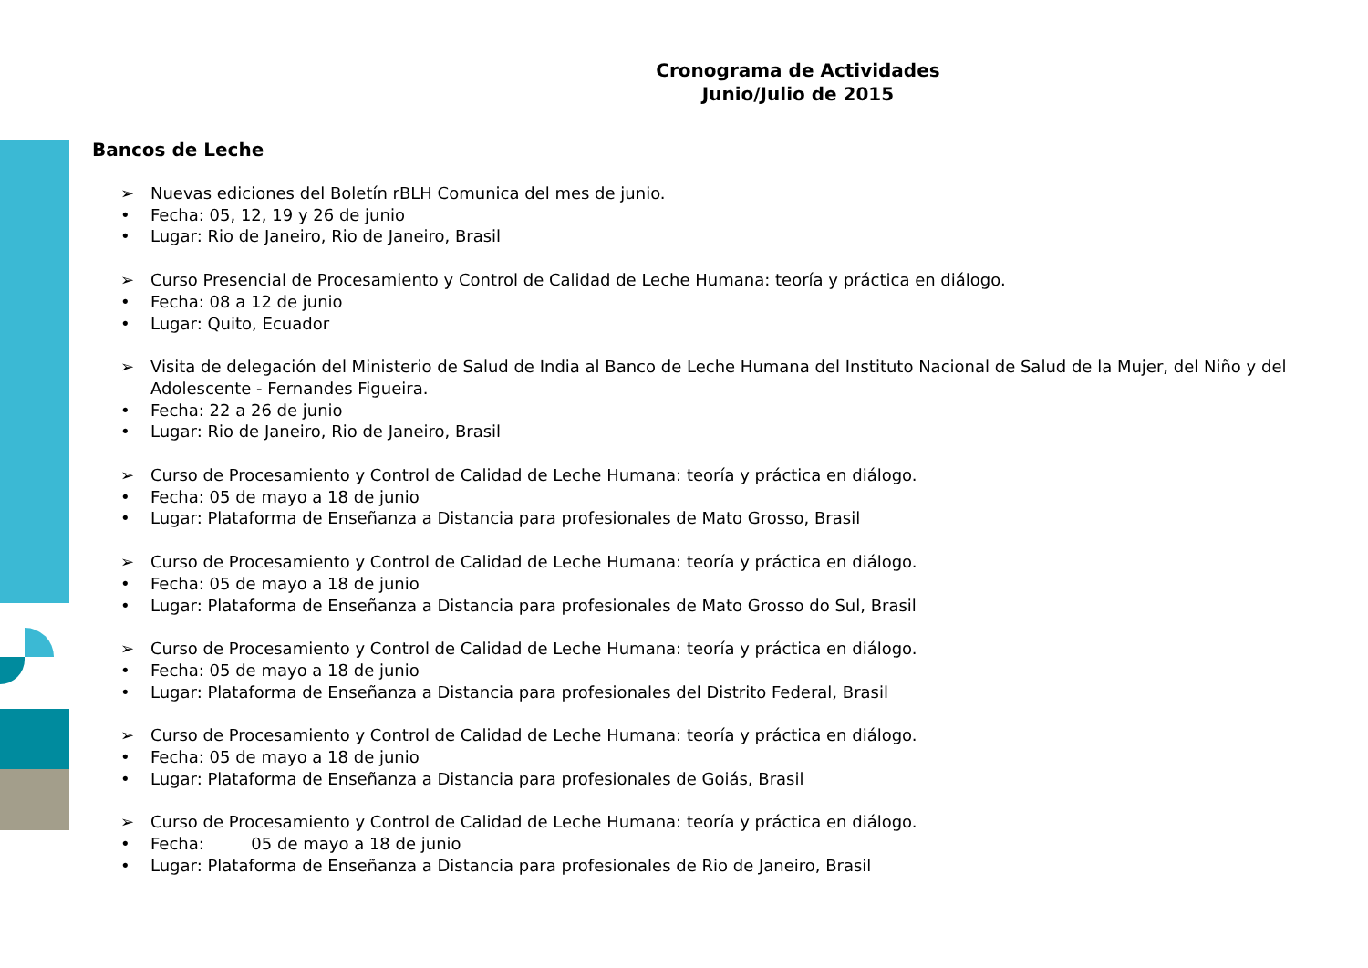Cronograma de Actividades
Junio/Julio de 2015
Bancos de Leche
➢ Nuevas ediciones del Boletín rBLH Comunica del mes de junio.
• Fecha: 05, 12, 19 y 26 de junio
• Lugar: Rio de Janeiro, Rio de Janeiro, Brasil
➢ Curso Presencial de Procesamiento y Control de Calidad de Leche Humana: teoría y práctica en diálogo.
• Fecha: 08 a 12 de junio
• Lugar: Quito, Ecuador
➢ Visita de delegación del Ministerio de Salud de India al Banco de Leche Humana del Instituto Nacional de Salud de la Mujer, del Niño y del Adolescente - Fernandes Figueira.
• Fecha: 22 a 26 de junio
• Lugar: Rio de Janeiro, Rio de Janeiro, Brasil
➢ Curso de Procesamiento y Control de Calidad de Leche Humana: teoría y práctica en diálogo.
• Fecha: 05 de mayo a 18 de junio
• Lugar: Plataforma de Enseñanza a Distancia para profesionales de Mato Grosso, Brasil
➢ Curso de Procesamiento y Control de Calidad de Leche Humana: teoría y práctica en diálogo.
• Fecha: 05 de mayo a 18 de junio
• Lugar: Plataforma de Enseñanza a Distancia para profesionales de Mato Grosso do Sul, Brasil
➢ Curso de Procesamiento y Control de Calidad de Leche Humana: teoría y práctica en diálogo.
• Fecha: 05 de mayo a 18 de junio
• Lugar: Plataforma de Enseñanza a Distancia para profesionales del Distrito Federal, Brasil
➢ Curso de Procesamiento y Control de Calidad de Leche Humana: teoría y práctica en diálogo.
• Fecha: 05 de mayo a 18 de junio
• Lugar: Plataforma de Enseñanza a Distancia para profesionales de Goiás, Brasil
➢ Curso de Procesamiento y Control de Calidad de Leche Humana: teoría y práctica en diálogo.
• Fecha: 05 de mayo a 18 de junio
• Lugar: Plataforma de Enseñanza a Distancia para profesionales de Rio de Janeiro, Brasil